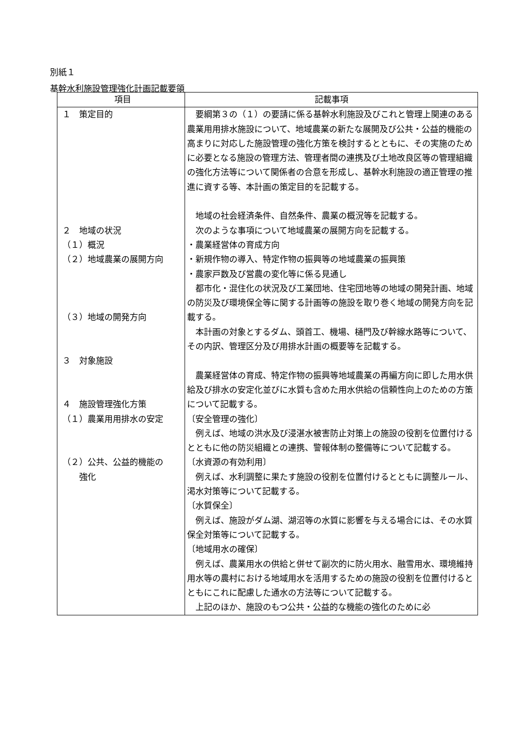別紙１
基幹水利施設管理強化計画記載要領
| 項目 | 記載事項 |
| --- | --- |
| １ 策定目的 ２ 地域の状況 （１）概況 （２）地域農業の展開方向 （３）地域の開発方向 ３ 対象施設 ４ 施設管理強化方策 （１）農業用用排水の安定 （２）公共、公益的機能の 強化 | 要綱第３の（１）の要請に係る基幹水利施設及びこれと管理上関連のある農業用用排水施設について、地域農業の新たな展開及び公共・公益的機能の高まりに対応した施設管理の強化方策を検討するとともに、その実施のために必要となる施設の管理方法、管理者間の連携及び土地改良区等の管理組織の強化方法等について関係者の合意を形成し、基幹水利施設の適正管理の推進に資する等、本計画の策定目的を記載する。 地域の社会経済条件、自然条件、農業の概況等を記載する。 次のような事項について地域農業の展開方向を記載する。 ・農業経営体の育成方向 ・新規作物の導入、特定作物の振興等の地域農業の振興策 ・農家戸数及び営農の変化等に係る見通し 都市化・混住化の状況及び工業団地、住宅団地等の地域の開発計画、地域の防災及び環境保全等に関する計画等の施設を取り巻く地域の開発方向を記載する。 本計画の対象とするダム、頭首工、機場、樋門及び幹線水路等について、その内訳、管理区分及び用排水計画の概要等を記載する。 農業経営体の育成、特定作物の振興等地域農業の再編方向に即した用水供給及び排水の安定化並びに水質も含めた用水供給の信頼性向上のための方策について記載する。 〔安全管理の強化〕 例えば、地域の洪水及び浸湛水被害防止対策上の施設の役割を位置付けるとともに他の防災組織との連携、警報体制の整備等について記載する。 〔水資源の有効利用〕 例えば、水利調整に果たす施設の役割を位置付けるとともに調整ルール、渇水対策等について記載する。 〔水質保全〕 例えば、施設がダム湖、湖沼等の水質に影響を与える場合には、その水質保全対策等について記載する。 〔地域用水の確保〕 例えば、農業用水の供給と併せて副次的に防火用水、融雪用水、環境維持用水等の農村における地域用水を活用するための施設の役割を位置付けるとともにこれに配慮した通水の方法等について記載する。 上記のほか、施設のもつ公共・公益的な機能の強化のために必 |